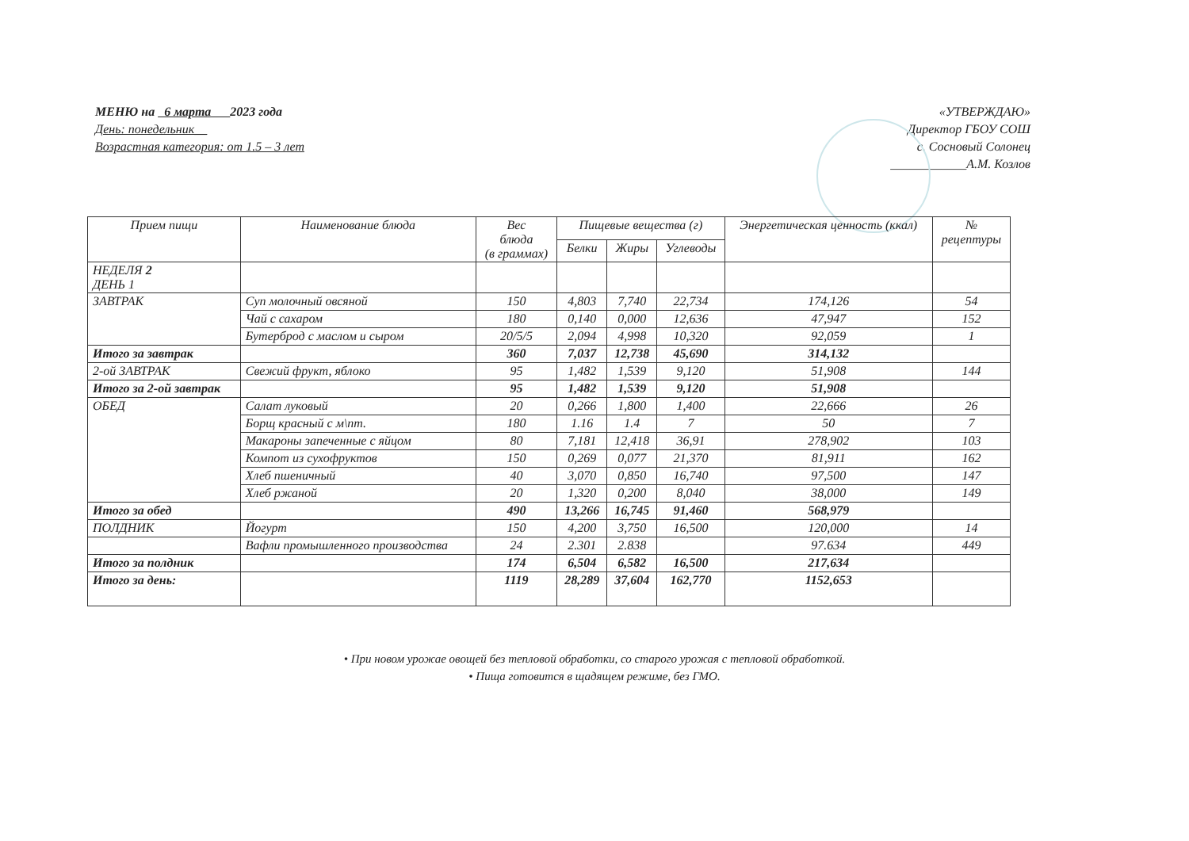МЕНЮ на 6 марта 2023 года
День: понедельник__
Возрастная категория: от 1.5 – 3 лет
«УТВЕРЖДАЮ»
Директор ГБОУ СОШ
с. Сосновый Солонец
____________А.М. Козлов
| Прием пищи | Наименование блюда | Вес блюда (в граммах) | Пищевые вещества (г) | | | Энергетическая ценность (ккал) | № рецептуры |
| --- | --- | --- | --- | --- | --- | --- | --- |
| | | | Белки | Жиры | Углеводы | | |
| НЕДЕЛЯ 2 ДЕНЬ 1 | | | | | | | |
| ЗАВТРАК | Суп молочный овсяной | 150 | 4,803 | 7,740 | 22,734 | 174,126 | 54 |
| | Чай с сахаром | 180 | 0,140 | 0,000 | 12,636 | 47,947 | 152 |
| | Бутерброд с маслом и сыром | 20/5/5 | 2,094 | 4,998 | 10,320 | 92,059 | 1 |
| Итого за завтрак | | 360 | 7,037 | 12,738 | 45,690 | 314,132 | |
| 2-ой ЗАВТРАК | Свежий фрукт, яблоко | 95 | 1,482 | 1,539 | 9,120 | 51,908 | 144 |
| Итого за 2-ой завтрак | | 95 | 1,482 | 1,539 | 9,120 | 51,908 | |
| ОБЕД | Салат луковый | 20 | 0,266 | 1,800 | 1,400 | 22,666 | 26 |
| | Борщ красный с м\пт. | 180 | 1.16 | 1.4 | 7 | 50 | 7 |
| | Макароны запеченные с яйцом | 80 | 7,181 | 12,418 | 36,91 | 278,902 | 103 |
| | Компот из сухофруктов | 150 | 0,269 | 0,077 | 21,370 | 81,911 | 162 |
| | Хлеб пшеничный | 40 | 3,070 | 0,850 | 16,740 | 97,500 | 147 |
| | Хлеб ржаной | 20 | 1,320 | 0,200 | 8,040 | 38,000 | 149 |
| Итого за обед | | 490 | 13,266 | 16,745 | 91,460 | 568,979 | |
| ПОЛДНИК | Йогурт | 150 | 4,200 | 3,750 | 16,500 | 120,000 | 14 |
| | Вафли промышленного производства | 24 | 2.301 | 2.838 | | 97.634 | 449 |
| Итого за полдник | | 174 | 6,504 | 6,582 | 16,500 | 217,634 | |
| Итого за день: | | 1119 | 28,289 | 37,604 | 162,770 | 1152,653 | |
• При новом урожае овощей без тепловой обработки, со старого урожая с тепловой обработкой.
• Пища готовится в щадящем режиме, без ГМО.